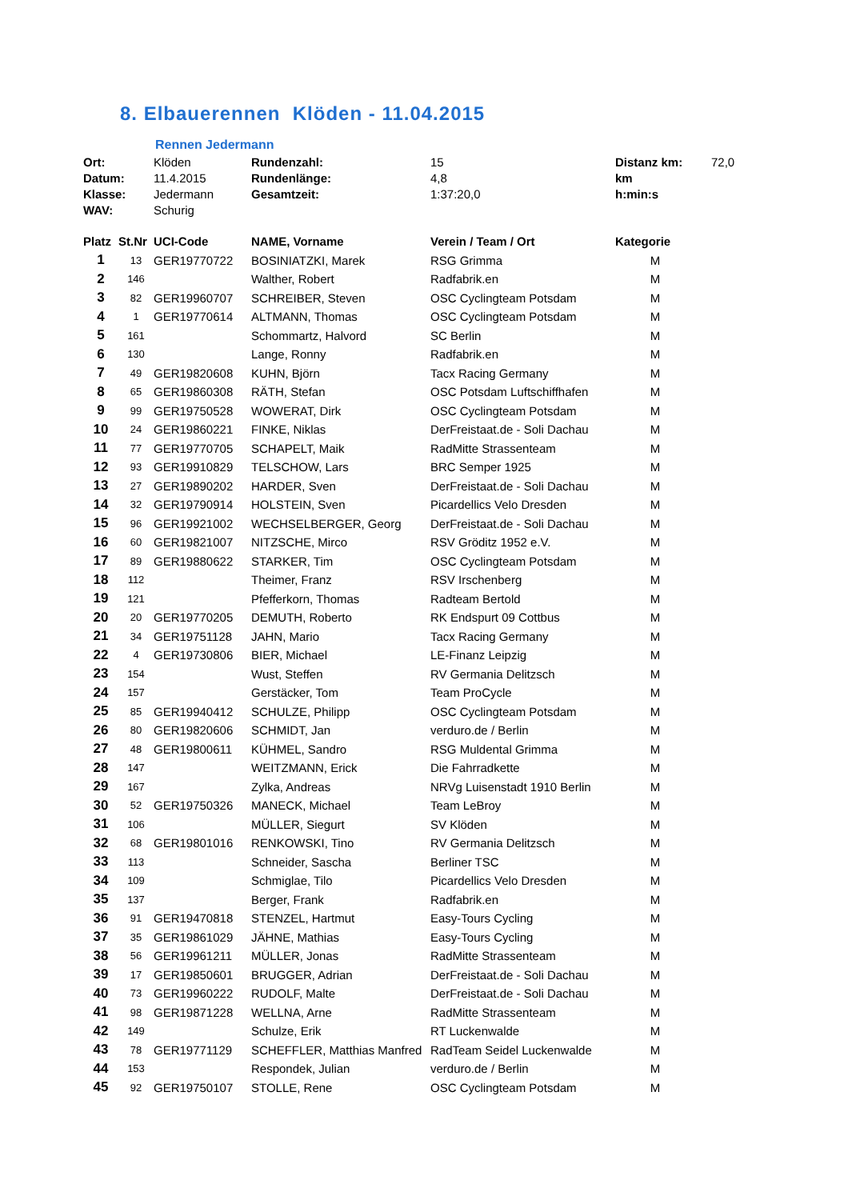8. Elbauerennen Klöden - 11.04.2015
Rennen Jedermann
| Ort: | Klöden | Rundenzahl: | 15 | Distanz km: | 72,0 |
| Datum: | 11.4.2015 | Rundenlänge: | 4,8 | km | |
| Klasse: | Jedermann | Gesamtzeit: | 1:37:20,0 | h:min:s | |
| WAV: | Schurig | | | | |
| Platz | St.Nr | UCI-Code | NAME, Vorname | Verein / Team / Ort | Kategorie |
| --- | --- | --- | --- | --- | --- |
| 1 | 13 | GER19770722 | BOSINIATZKI, Marek | RSG Grimma | M |
| 2 | 146 | | Walther, Robert | Radfabrik.en | M |
| 3 | 82 | GER19960707 | SCHREIBER, Steven | OSC Cyclingteam Potsdam | M |
| 4 | 1 | GER19770614 | ALTMANN, Thomas | OSC Cyclingteam Potsdam | M |
| 5 | 161 | | Schommartz, Halvord | SC Berlin | M |
| 6 | 130 | | Lange, Ronny | Radfabrik.en | M |
| 7 | 49 | GER19820608 | KUHN, Björn | Tacx Racing Germany | M |
| 8 | 65 | GER19860308 | RÄTH, Stefan | OSC Potsdam Luftschiffhafen | M |
| 9 | 99 | GER19750528 | WOWERAT, Dirk | OSC Cyclingteam Potsdam | M |
| 10 | 24 | GER19860221 | FINKE, Niklas | DerFreistaat.de - Soli Dachau | M |
| 11 | 77 | GER19770705 | SCHAPELT, Maik | RadMitte Strassenteam | M |
| 12 | 93 | GER19910829 | TELSCHOW, Lars | BRC Semper 1925 | M |
| 13 | 27 | GER19890202 | HARDER, Sven | DerFreistaat.de - Soli Dachau | M |
| 14 | 32 | GER19790914 | HOLSTEIN, Sven | Picardellics Velo Dresden | M |
| 15 | 96 | GER19921002 | WECHSELBERGER, Georg | DerFreistaat.de - Soli Dachau | M |
| 16 | 60 | GER19821007 | NITZSCHE, Mirco | RSV Gröditz 1952 e.V. | M |
| 17 | 89 | GER19880622 | STARKER, Tim | OSC Cyclingteam Potsdam | M |
| 18 | 112 | | Theimer, Franz | RSV Irschenberg | M |
| 19 | 121 | | Pfefferkorn, Thomas | Radteam Bertold | M |
| 20 | 20 | GER19770205 | DEMUTH, Roberto | RK Endspurt 09 Cottbus | M |
| 21 | 34 | GER19751128 | JAHN, Mario | Tacx Racing Germany | M |
| 22 | 4 | GER19730806 | BIER, Michael | LE-Finanz Leipzig | M |
| 23 | 154 | | Wust, Steffen | RV Germania Delitzsch | M |
| 24 | 157 | | Gerstäcker, Tom | Team ProCycle | M |
| 25 | 85 | GER19940412 | SCHULZE, Philipp | OSC Cyclingteam Potsdam | M |
| 26 | 80 | GER19820606 | SCHMIDT, Jan | verduro.de / Berlin | M |
| 27 | 48 | GER19800611 | KÜHMEL, Sandro | RSG Muldental Grimma | M |
| 28 | 147 | | WEITZMANN, Erick | Die Fahrradkette | M |
| 29 | 167 | | Zylka, Andreas | NRVg Luisenstadt 1910 Berlin | M |
| 30 | 52 | GER19750326 | MANECK, Michael | Team LeBroy | M |
| 31 | 106 | | MÜLLER, Siegurt | SV Klöden | M |
| 32 | 68 | GER19801016 | RENKOWSKI, Tino | RV Germania Delitzsch | M |
| 33 | 113 | | Schneider, Sascha | Berliner TSC | M |
| 34 | 109 | | Schmiglae, Tilo | Picardellics Velo Dresden | M |
| 35 | 137 | | Berger, Frank | Radfabrik.en | M |
| 36 | 91 | GER19470818 | STENZEL, Hartmut | Easy-Tours Cycling | M |
| 37 | 35 | GER19861029 | JÄHNE, Mathias | Easy-Tours Cycling | M |
| 38 | 56 | GER19961211 | MÜLLER, Jonas | RadMitte Strassenteam | M |
| 39 | 17 | GER19850601 | BRUGGER, Adrian | DerFreistaat.de - Soli Dachau | M |
| 40 | 73 | GER19960222 | RUDOLF, Malte | DerFreistaat.de - Soli Dachau | M |
| 41 | 98 | GER19871228 | WELLNA, Arne | RadMitte Strassenteam | M |
| 42 | 149 | | Schulze, Erik | RT Luckenwalde | M |
| 43 | 78 | GER19771129 | SCHEFFLER, Matthias Manfred | RadTeam Seidel Luckenwalde | M |
| 44 | 153 | | Respondek, Julian | verduro.de / Berlin | M |
| 45 | 92 | GER19750107 | STOLLE, Rene | OSC Cyclingteam Potsdam | M |